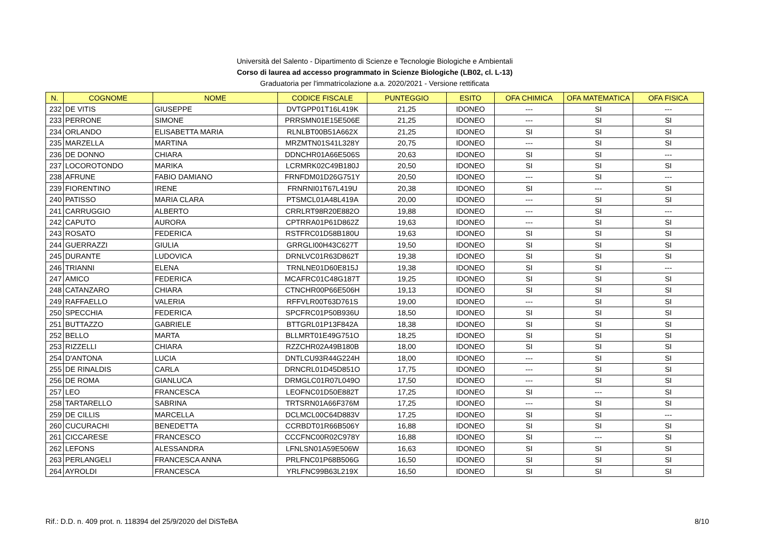Università del Salento - Dipartimento di Scienze e Tecnologie Biologiche e Ambientali
Corso di laurea ad accesso programmato in Scienze Biologiche (LB02, cl. L-13)
Graduatoria per l'immatricolazione a.a. 2020/2021 - Versione rettificata
| N. | COGNOME | NOME | CODICE FISCALE | PUNTEGGIO | ESITO | OFA CHIMICA | OFA MATEMATICA | OFA FISICA |
| --- | --- | --- | --- | --- | --- | --- | --- | --- |
| 232 | DE VITIS | GIUSEPPE | DVTGPP01T16L419K | 21,25 | IDONEO | --- | SI | --- |
| 233 | PERRONE | SIMONE | PRRSMN01E15E506E | 21,25 | IDONEO | --- | SI | SI |
| 234 | ORLANDO | ELISABETTA MARIA | RLNLBT00B51A662X | 21,25 | IDONEO | SI | SI | SI |
| 235 | MARZELLA | MARTINA | MRZMTN01S41L328Y | 20,75 | IDONEO | --- | SI | SI |
| 236 | DE DONNO | CHIARA | DDNCHR01A66E506S | 20,63 | IDONEO | SI | SI | --- |
| 237 | LOCOROTONDO | MARIKA | LCRMRK02C49B180J | 20,50 | IDONEO | SI | SI | SI |
| 238 | AFRUNE | FABIO DAMIANO | FRNFDM01D26G751Y | 20,50 | IDONEO | --- | SI | --- |
| 239 | FIORENTINO | IRENE | FRNRNI01T67L419U | 20,38 | IDONEO | SI | --- | SI |
| 240 | PATISSO | MARIA CLARA | PTSMCL01A48L419A | 20,00 | IDONEO | --- | SI | SI |
| 241 | CARRUGGIO | ALBERTO | CRRLRT98R20E882O | 19,88 | IDONEO | --- | SI | --- |
| 242 | CAPUTO | AURORA | CPTRRA01P61D862Z | 19,63 | IDONEO | --- | SI | SI |
| 243 | ROSATO | FEDERICA | RSTFRC01D58B180U | 19,63 | IDONEO | SI | SI | SI |
| 244 | GUERRAZZI | GIULIA | GRRGLI00H43C627T | 19,50 | IDONEO | SI | SI | SI |
| 245 | DURANTE | LUDOVICA | DRNLVC01R63D862T | 19,38 | IDONEO | SI | SI | SI |
| 246 | TRIANNI | ELENA | TRNLNE01D60E815J | 19,38 | IDONEO | SI | SI | --- |
| 247 | AMICO | FEDERICA | MCAFRC01C48G187T | 19,25 | IDONEO | SI | SI | SI |
| 248 | CATANZARO | CHIARA | CTNCHR00P66E506H | 19,13 | IDONEO | SI | SI | SI |
| 249 | RAFFAELLO | VALERIA | RFFVLR00T63D761S | 19,00 | IDONEO | --- | SI | SI |
| 250 | SPECCHIA | FEDERICA | SPCFRC01P50B936U | 18,50 | IDONEO | SI | SI | SI |
| 251 | BUTTAZZO | GABRIELE | BTTGRL01P13F842A | 18,38 | IDONEO | SI | SI | SI |
| 252 | BELLO | MARTA | BLLMRT01E49G751O | 18,25 | IDONEO | SI | SI | SI |
| 253 | RIZZELLI | CHIARA | RZZCHR02A49B180B | 18,00 | IDONEO | SI | SI | SI |
| 254 | D'ANTONA | LUCIA | DNTLCU93R44G224H | 18,00 | IDONEO | --- | SI | SI |
| 255 | DE RINALDIS | CARLA | DRNCRL01D45D851O | 17,75 | IDONEO | --- | SI | SI |
| 256 | DE ROMA | GIANLUCA | DRMGLC01R07L049O | 17,50 | IDONEO | --- | SI | SI |
| 257 | LEO | FRANCESCA | LEOFNC01D50E882T | 17,25 | IDONEO | SI | --- | SI |
| 258 | TARTARELLO | SABRINA | TRTSRN01A66F376M | 17,25 | IDONEO | --- | SI | SI |
| 259 | DE CILLIS | MARCELLA | DCLMCL00C64D883V | 17,25 | IDONEO | SI | SI | --- |
| 260 | CUCURACHI | BENEDETTA | CCRBDT01R66B506Y | 16,88 | IDONEO | SI | SI | SI |
| 261 | CICCARESE | FRANCESCO | CCCFNC00R02C978Y | 16,88 | IDONEO | SI | --- | SI |
| 262 | LEFONS | ALESSANDRA | LFNLSN01A59E506W | 16,63 | IDONEO | SI | SI | SI |
| 263 | PERLANGELI | FRANCESCA ANNA | PRLFNC01P68B506G | 16,50 | IDONEO | SI | SI | SI |
| 264 | AYROLDI | FRANCESCA | YRLFNC99B63L219X | 16,50 | IDONEO | SI | SI | SI |
Rif.: D.D. n. 409 prot. n. 118394 del 25/9/2020 del DiSTeBA 8/10